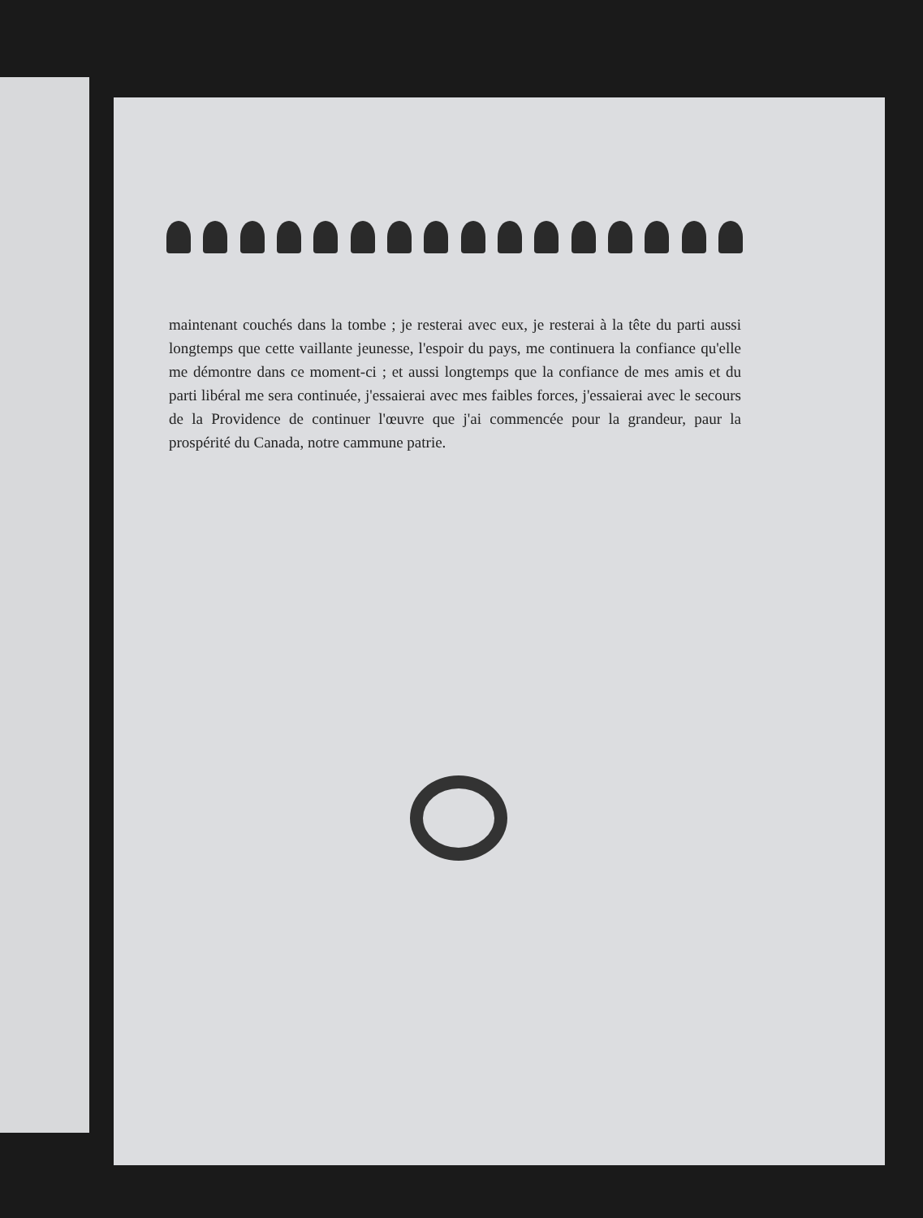maintenant couchés dans la tombe ; je resterai avec eux, je resterai à la tête du parti aussi longtemps que cette vaillante jeunesse, l'espoir du pays, me continuera la confiance qu'elle me démontre dans ce moment-ci ; et aussi longtemps que la confiance de mes amis et du parti libéral me sera continuée, j'essaierai avec mes faibles forces, j'essaierai avec le secours de la Providence de continuer l'œuvre que j'ai commencée pour la grandeur, paur la prospérité du Canada, notre cammune patrie.